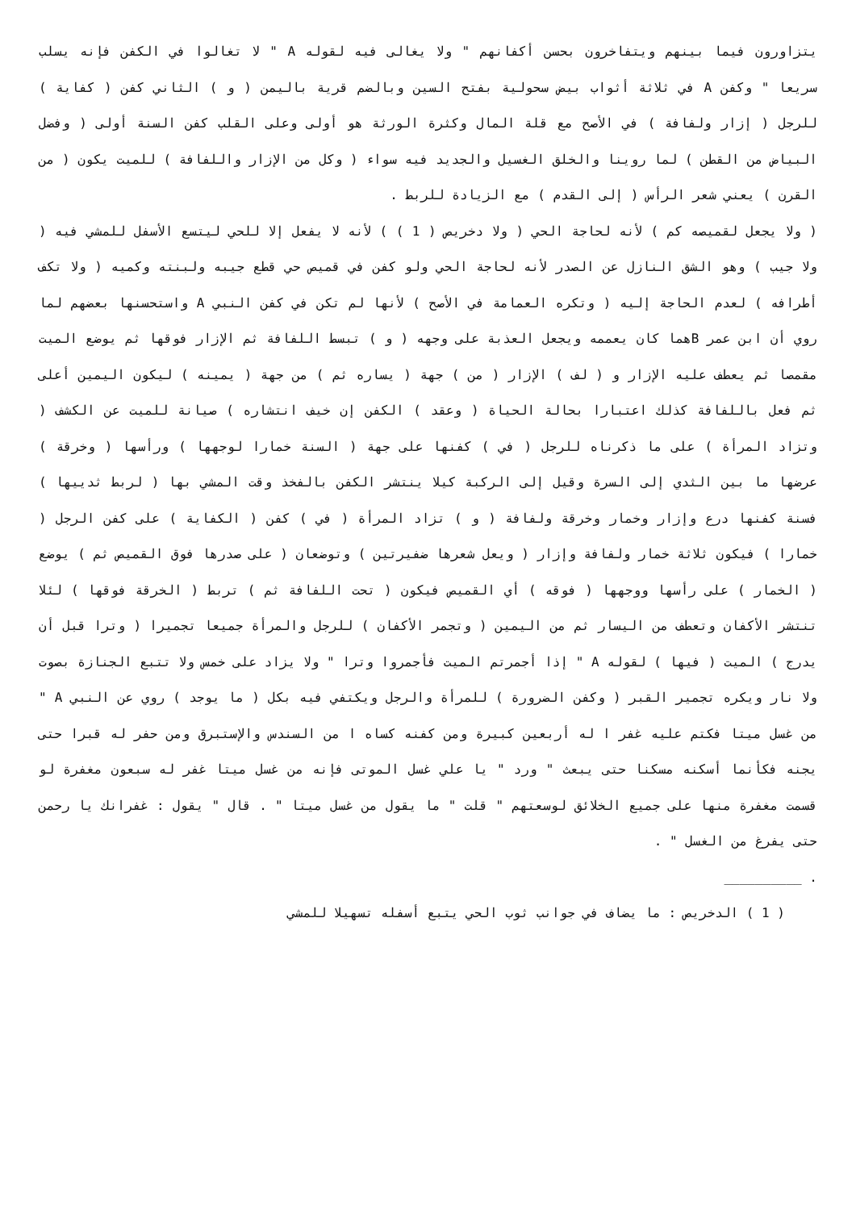يتزاورون فيما بينهم ويتفاخرون بحسن أكفانهم " ولا يغالى فيه لقوله A " لا تغالوا في الكفن فإنه يسلب سريعا " وكفن A في ثلاثة أثواب بيض سحولية بفتح السين وبالضم قرية باليمن ( و ) الثاني كفن ( كفاية ) للرجل ( إزار ولفافة ) في الأصح مع قلة المال وكثرة الورثة هو أولى وعلى القلب كفن السنة أولى ( وفضل البياض من القطن ) لما روينا والخلق الغسيل والجديد فيه سواء ( وكل من الإزار واللفافة ) للميت يكون ( من القرن ) يعني شعر الرأس ( إلى القدم ) مع الزيادة للربط .
( ولا يجعل لقميصه كم ) لأنه لحاجة الحي ( ولا دخريص ( 1 ) ) لأنه لا يفعل إلا للحي ليتسع الأسفل للمشي فيه ( ولا جيب ) وهو الشق النازل عن الصدر لأنه لحاجة الحي ولو كفن في قميص حي قطع جيبه ولبنته وكميه ( ولا تكف أطرافه ) لعدم الحاجة إليه ( وتكره العمامة في الأصح ) لأنها لم تكن في كفن النبي A واستحسنها بعضهم لما روي أن ابن عمر Bهما كان يعممه ويجعل العذبة على وجهه ( و ) تبسط اللفافة ثم الإزار فوقها ثم يوضع الميت مقمصا ثم يعطف عليه الإزار و ( لف ) الإزار ( من ) جهة ( يساره ثم ) من جهة ( يمينه ) ليكون اليمين أعلى ثم فعل باللفافة كذلك اعتبارا بحالة الحياة ( وعقد ) الكفن إن خيف انتشاره ) صيانة للميت عن الكشف ( وتزاد المرأة ) على ما ذكرناه للرجل ( في ) كفنها على جهة ( السنة خمارا لوجهها ) ورأسها ( وخرقة ) عرضها ما بين الثدي إلى السرة وقيل إلى الركبة كيلا ينتشر الكفن بالفخذ وقت المشي بها ( لربط ثدييها ) فسنة كفنها درع وإزار وخمار وخرقة ولفافة ( و ) تزاد المرأة ( في ) كفن ( الكفاية ) على كفن الرجل ( خمارا ) فيكون ثلاثة خمار ولفافة وإزار ( ويعل شعرها ضفيرتين ) وتوضعان ( على صدرها فوق القميص ثم ) يوضع ( الخمار ) على رأسها ووجهها ( فوقه ) أي القميص فيكون ( تحت اللفافة ثم ) تربط ( الخرقة فوقها ) لئلا تنتشر الأكفان وتعطف من اليسار ثم من اليمين ( وتجمر الأكفان ) للرجل والمرأة جميعا تجميرا ( وترا قبل أن يدرج ) الميت ( فيها ) لقوله A " إذا أجمرتم الميت فأجمروا وترا " ولا يزاد على خمس ولا تتبع الجنازة بصوت ولا نار ويكره تجمير القبر ( وكفن الضرورة ) للمرأة والرجل ويكتفي فيه بكل ( ما يوجد ) روي عن النبي A " من غسل ميتا فكتم عليه غفر ا له أربعين كبيرة ومن كفنه كساه ا من السندس والإستبرق ومن حفر له قبرا حتى يجنه فكأنما أسكنه مسكنا حتى يبعث " ورد " يا علي غسل الموتى فإنه من غسل ميتا غفر له سبعون مغفرة لو قسمت مغفرة منها على جميع الخلائق لوسعتهم " قلت " ما يقول من غسل ميتا " . قال " يقول : غفرانك يا رحمن حتى يفرغ من الغسل " .
__________ .
( 1 ) الدخريص : ما يضاف في جوانب ثوب الحي يتبع أسفله تسهيلا للمشي